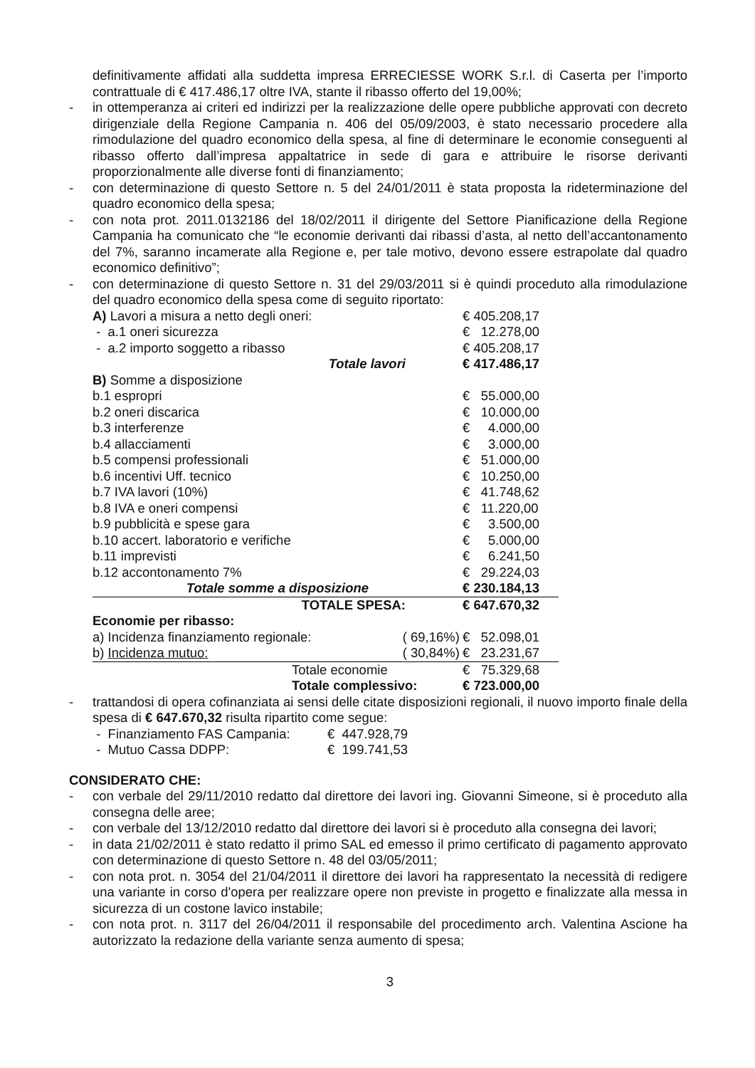definitivamente affidati alla suddetta impresa ERRECIESSE WORK S.r.l. di Caserta per l’importo contrattuale di € 417.486,17 oltre IVA, stante il ribasso offerto del 19,00%;
- in ottemperanza ai criteri ed indirizzi per la realizzazione delle opere pubbliche approvati con decreto dirigenziale della Regione Campania n. 406 del 05/09/2003, è stato necessario procedere alla rimodulazione del quadro economico della spesa, al fine di determinare le economie conseguenti al ribasso offerto dall’impresa appaltatrice in sede di gara e attribuire le risorse derivanti proporzionalmente alle diverse fonti di finanziamento;
- con determinazione di questo Settore n. 5 del 24/01/2011 è stata proposta la rideterminazione del quadro economico della spesa;
- con nota prot. 2011.0132186 del 18/02/2011 il dirigente del Settore Pianificazione della Regione Campania ha comunicato che “le economie derivanti dai ribassi d’asta, al netto dell’accantonamento del 7%, saranno incamerate alla Regione e, per tale motivo, devono essere estrapolate dal quadro economico definitivo”;
- con determinazione di questo Settore n. 31 del 29/03/2011 si è quindi proceduto alla rimodulazione del quadro economico della spesa come di seguito riportato:
| A) Lavori a misura a netto degli oneri: | | € 405.208,17 |
| - a.1 oneri sicurezza | | € 12.278,00 |
| - a.2 importo soggetto a ribasso | | € 405.208,17 |
| Totale lavori | | € 417.486,17 |
| B) Somme a disposizione | | |
| b.1 espropri | | € 55.000,00 |
| b.2 oneri discarica | | € 10.000,00 |
| b.3 interferenze | | € 4.000,00 |
| b.4 allacciamenti | | € 3.000,00 |
| b.5 compensi professionali | | € 51.000,00 |
| b.6 incentivi Uff. tecnico | | € 10.250,00 |
| b.7 IVA lavori (10%) | | € 41.748,62 |
| b.8 IVA e oneri compensi | | € 11.220,00 |
| b.9 pubblicità e spese gara | | € 3.500,00 |
| b.10 accert. laboratorio e verifiche | | € 5.000,00 |
| b.11 imprevisti | | € 6.241,50 |
| b.12 accontonamento 7% | | € 29.224,03 |
| Totale somme a disposizione | | € 230.184,13 |
| TOTALE SPESA: | | € 647.670,32 |
| Economie per ribasso: | | |
| a) Incidenza finanziamento regionale: | ( 69,16%) | € 52.098,01 |
| b) Incidenza mutuo: | ( 30,84%) | € 23.231,67 |
| Totale economie | | € 75.329,68 |
| Totale complessivo: | | € 723.000,00 |
- trattandosi di opera cofinanziata ai sensi delle citate disposizioni regionali, il nuovo importo finale della spesa di € 647.670,32 risulta ripartito come segue:
| - Finanziamento FAS Campania: | € 447.928,79 |
| - Mutuo Cassa DDPP: | € 199.741,53 |
CONSIDERATO CHE:
- con verbale del 29/11/2010 redatto dal direttore dei lavori ing. Giovanni Simeone, si è proceduto alla consegna delle aree;
- con verbale del 13/12/2010 redatto dal direttore dei lavori si è proceduto alla consegna dei lavori;
- in data 21/02/2011 è stato redatto il primo SAL ed emesso il primo certificato di pagamento approvato con determinazione di questo Settore n. 48 del 03/05/2011;
- con nota prot. n. 3054 del 21/04/2011 il direttore dei lavori ha rappresentato la necessità di redigere una variante in corso d'opera per realizzare opere non previste in progetto e finalizzate alla messa in sicurezza di un costone lavico instabile;
- con nota prot. n. 3117 del 26/04/2011 il responsabile del procedimento arch. Valentina Ascione ha autorizzato la redazione della variante senza aumento di spesa;
3